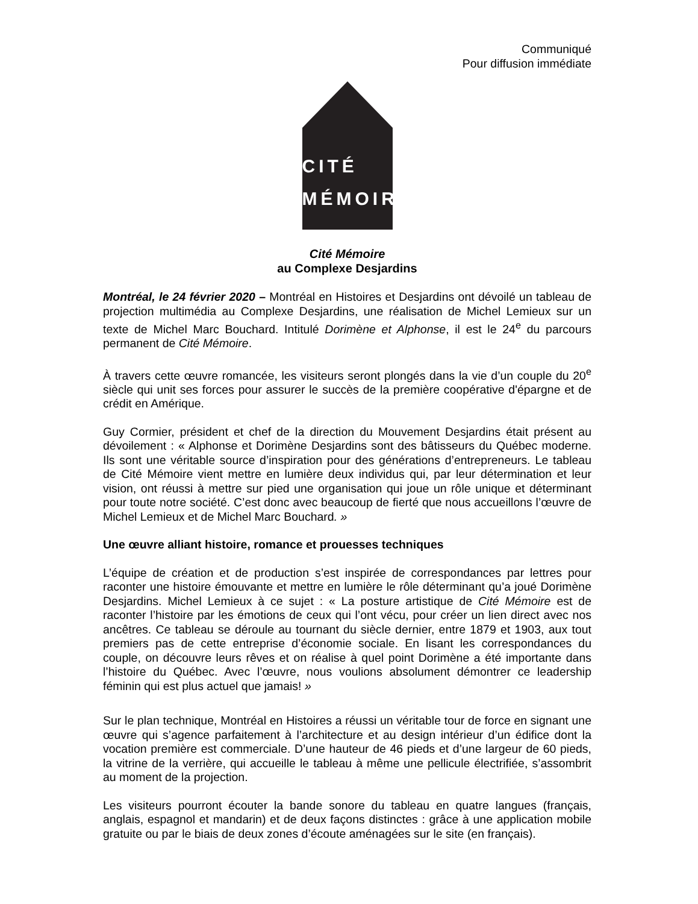Communiqué
Pour diffusion immédiate
CITÉ
MÉMOIRE
Cité Mémoire
au Complexe Desjardins
Montréal, le 24 février 2020 – Montréal en Histoires et Desjardins ont dévoilé un tableau de projection multimédia au Complexe Desjardins, une réalisation de Michel Lemieux sur un texte de Michel Marc Bouchard. Intitulé Dorimène et Alphonse, il est le 24<sup>e</sup> du parcours permanent de Cité Mémoire.
À travers cette œuvre romancée, les visiteurs seront plongés dans la vie d’un couple du 20<sup>e</sup> siècle qui unit ses forces pour assurer le succès de la première coopérative d'épargne et de crédit en Amérique.
Guy Cormier, président et chef de la direction du Mouvement Desjardins était présent au dévoilement : « Alphonse et Dorimène Desjardins sont des bâtisseurs du Québec moderne. Ils sont une véritable source d’inspiration pour des générations d’entrepreneurs. Le tableau de Cité Mémoire vient mettre en lumière deux individus qui, par leur détermination et leur vision, ont réussi à mettre sur pied une organisation qui joue un rôle unique et déterminant pour toute notre société. C’est donc avec beaucoup de fierté que nous accueillons l’œuvre de Michel Lemieux et de Michel Marc Bouchard. »
Une œuvre alliant histoire, romance et prouesses techniques
L’équipe de création et de production s’est inspirée de correspondances par lettres pour raconter une histoire émouvante et mettre en lumière le rôle déterminant qu’a joué Dorimène Desjardins. Michel Lemieux à ce sujet : « La posture artistique de Cité Mémoire est de raconter l’histoire par les émotions de ceux qui l’ont vécu, pour créer un lien direct avec nos ancêtres. Ce tableau se déroule au tournant du siècle dernier, entre 1879 et 1903, aux tout premiers pas de cette entreprise d’économie sociale. En lisant les correspondances du couple, on découvre leurs rêves et on réalise à quel point Dorimène a été importante dans l’histoire du Québec. Avec l’œuvre, nous voulions absolument démontrer ce leadership féminin qui est plus actuel que jamais! »
Sur le plan technique, Montréal en Histoires a réussi un véritable tour de force en signant une œuvre qui s’agence parfaitement à l’architecture et au design intérieur d’un édifice dont la vocation première est commerciale. D’une hauteur de 46 pieds et d’une largeur de 60 pieds, la vitrine de la verrière, qui accueille le tableau à même une pellicule électrifiée, s’assombrit au moment de la projection.
Les visiteurs pourront écouter la bande sonore du tableau en quatre langues (français, anglais, espagnol et mandarin) et de deux façons distinctes : grâce à une application mobile gratuite ou par le biais de deux zones d’écoute aménagées sur le site (en français).